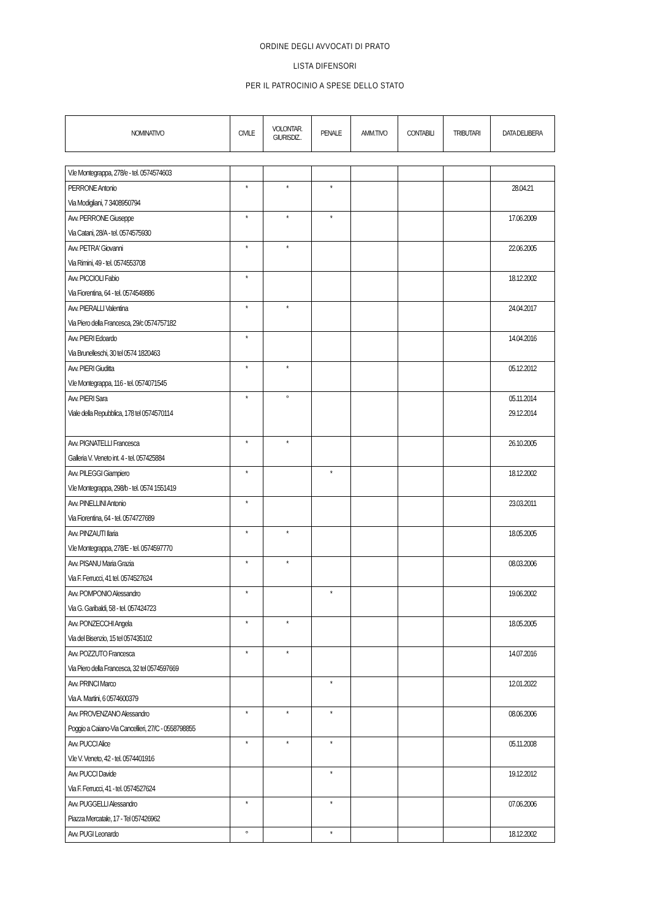ORDINE DEGLI AVVOCATI DI PRATO
LISTA DIFENSORI
PER IL PATROCINIO A SPESE DELLO STATO
| NOMINATIVO | CIVILE | VOLONTAR. GIURISDIZ.. | PENALE | AMM.TIVO | CONTABILI | TRIBUTARI | DATA DELIBERA |
| --- | --- | --- | --- | --- | --- | --- | --- |
| V.le Montegrappa, 278/e - tel. 0574574603 | | | | | | | |
| PERRONE Antonio Via Modigliani, 7 3408950794 | * | * | * | | | | 28.04.21 |
| Avv. PERRONE Giuseppe Via Catani, 28/A - tel. 0574575930 | * | * | * | | | | 17.06.2009 |
| Avv. PETRA' Giovanni Via Rimini, 49 - tel. 0574553708 | * | * | | | | | 22.06.2005 |
| Avv. PICCIOLI Fabio Via Fiorentina, 64 - tel. 0574549886 | * | | | | | | 18.12.2002 |
| Avv. PIERALLI Valentina Via Piero della Francesca, 29/c 0574757182 | * | * | | | | | 24.04.2017 |
| Avv. PIERI Edoardo Via Brunelleschi, 30 tel 0574 1820463 | * | | | | | | 14.04.2016 |
| Avv. PIERI Giuditta V.le Montegrappa, 116 - tel. 0574071545 | * | * | | | | | 05.12.2012 |
| Avv. PIERI Sara Viale della Repubblica, 178 tel 0574570114 | * | ° | | | | | 05.11.2014 29.12.2014 |
| Avv. PIGNATELLI Francesca Galleria V. Veneto int. 4 - tel. 057425884 | * | * | | | | | 26.10.2005 |
| Avv. PILEGGI Giampiero V.le Montegrappa, 298/b - tel. 0574 1551419 | * | | * | | | | 18.12.2002 |
| Avv. PINELLINI Antonio Via Fiorentina, 64 - tel. 0574727689 | * | | | | | | 23.03.2011 |
| Avv. PINZAUTI Ilaria V.le Montegrappa, 278/E - tel. 0574597770 | * | * | | | | | 18.05.2005 |
| Avv. PISANU Maria Grazia Via F. Ferrucci, 41 tel. 0574527624 | * | * | | | | | 08.03.2006 |
| Avv. POMPONIO Alessandro Via G. Garibaldi, 58 - tel. 057424723 | * | | * | | | | 19.06.2002 |
| Avv. PONZECCHI Angela Via del Bisenzio, 15 tel 057435102 | * | * | | | | | 18.05.2005 |
| Avv. POZZUTO Francesca Via Piero della Francesca, 32 tel 0574597669 | * | * | | | | | 14.07.2016 |
| Avv. PRINCI Marco Via A. Martini, 6 0574600379 | | | * | | | | 12.01.2022 |
| Avv. PROVENZANO Alessandro Poggio a Caiano-Via Cancellieri, 27/C - 0558798855 | * | * | * | | | | 08.06.2006 |
| Avv. PUCCI Alice V.le V. Veneto, 42 - tel. 0574401916 | * | * | * | | | | 05.11.2008 |
| Avv. PUCCI Davide Via F. Ferrucci, 41 - tel. 0574527624 | | | * | | | | 19.12.2012 |
| Avv. PUGGELLI Alessandro Piazza Mercatale, 17 - Tel 057426962 | * | | * | | | | 07.06.2006 |
| Avv. PUGI Leonardo | ° | | * | | | | 18.12.2002 |